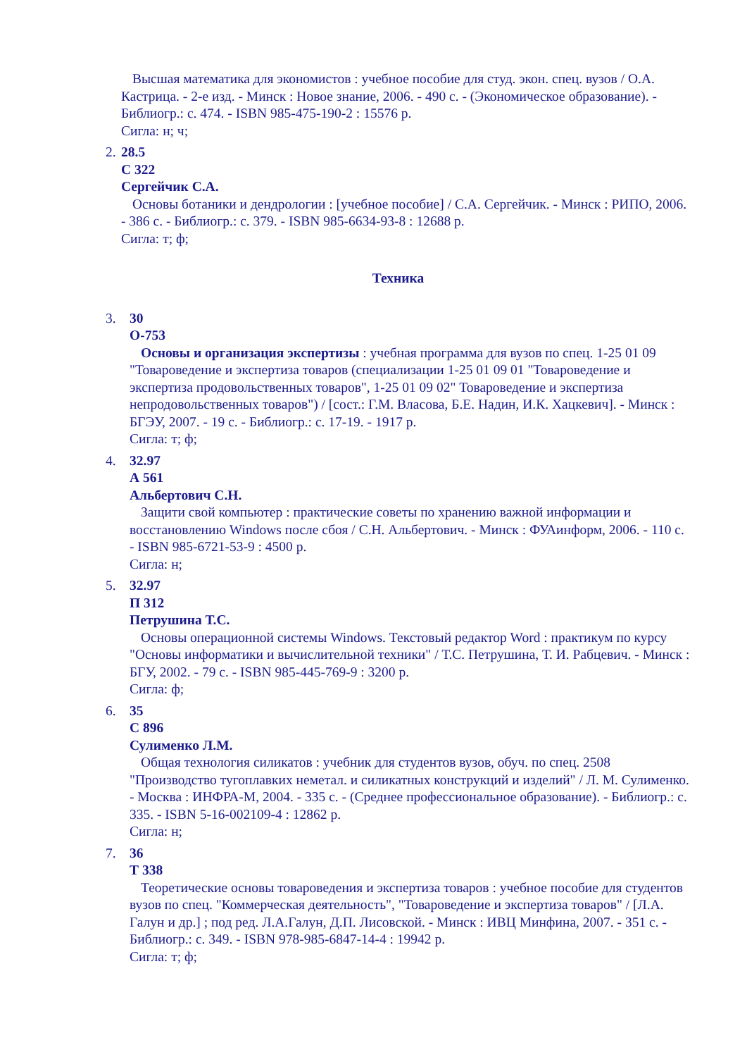Высшая математика для экономистов : учебное пособие для студ. экон. спец. вузов / О.А. Кастрица. - 2-е изд. - Минск : Новое знание, 2006. - 490 с. - (Экономическое образование). - Библиогр.: с. 474. - ISBN 985-475-190-2 : 15576 р.
Сигла: н; ч;
2.
28.5
С 322
Сергейчик С.А.
Основы ботаники и дендрологии : [учебное пособие] / С.А. Сергейчик. - Минск : РИПО, 2006. - 386 с. - Библиогр.: с. 379. - ISBN 985-6634-93-8 : 12688 р.
Сигла: т; ф;
Техника
3. 30
О-753
Основы и организация экспертизы : учебная программа для вузов по спец. 1-25 01 09 "Товароведение и экспертиза товаров (специализации 1-25 01 09 01 "Товароведение и экспертиза продовольственных товаров", 1-25 01 09 02" Товароведение и экспертиза непродовольственных товаров") / [сост.: Г.М. Власова, Б.Е. Надин, И.К. Хацкевич]. - Минск : БГЭУ, 2007. - 19 с. - Библиогр.: с. 17-19. - 1917 р.
Сигла: т; ф;
4. 32.97
А 561
Альбертович С.Н.
Защити свой компьютер : практические советы по хранению важной информации и восстановлению Windows после сбоя / С.Н. Альбертович. - Минск : ФУАинформ, 2006. - 110 с. - ISBN 985-6721-53-9 : 4500 р.
Сигла: н;
5. 32.97
П 312
Петрушина Т.С.
Основы операционной системы Windows. Текстовый редактор Word : практикум по курсу "Основы информатики и вычислительной техники" / Т.С. Петрушина, Т. И. Рабцевич. - Минск : БГУ, 2002. - 79 с. - ISBN 985-445-769-9 : 3200 р.
Сигла: ф;
6. 35
С 896
Сулименко Л.М.
Общая технология силикатов : учебник для студентов вузов, обуч. по спец. 2508 "Производство тугоплавких неметал. и силикатных конструкций и изделий" / Л. М. Сулименко. - Москва : ИНФРА-М, 2004. - 335 с. - (Среднее профессиональное образование). - Библиогр.: с. 335. - ISBN 5-16-002109-4 : 12862 р.
Сигла: н;
7. 36
Т 338
Теоретические основы товароведения и экспертиза товаров : учебное пособие для студентов вузов по спец. "Коммерческая деятельность", "Товароведение и экспертиза товаров" / [Л.А. Галун и др.] ; под ред. Л.А.Галун, Д.П. Лисовской. - Минск : ИВЦ Минфина, 2007. - 351 с. - Библиогр.: с. 349. - ISBN 978-985-6847-14-4 : 19942 р.
Сигла: т; ф;